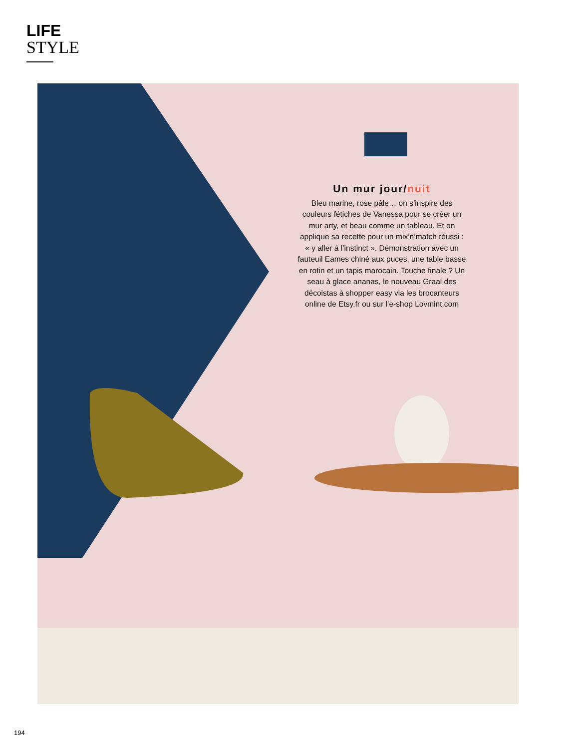LIFE
STYLE
Un mur jour/nuit
Bleu marine, rose pâle… on s’inspire des couleurs fétiches de Vanessa pour se créer un mur arty, et beau comme un tableau. Et on applique sa recette pour un mix’n’match réussi : « y aller à l’instinct ». Démonstration avec un fauteuil Eames chiné aux puces, une table basse en rotin et un tapis marocain. Touche finale ? Un seau à glace ananas, le nouveau Graal des décoistas à shopper easy via les brocanteurs online de Etsy.fr ou sur l’e-shop Lovmint.com
194